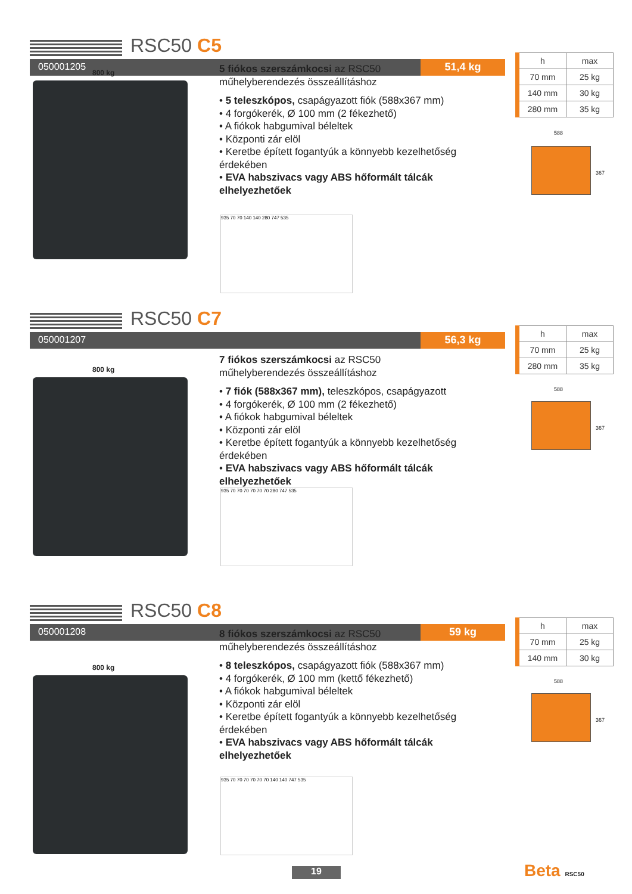RSC50 C5
050001205 51,4 kg
800 kg
5 fiókos szerszámkocsi az RSC50
műhelyberendezés összeállításhoz
• 5 teleszkópos, csapágyazott fiók (588x367 mm)
• 4 forgókerék, Ø 100 mm (2 fékezhető)
• A fiókok habgumival béleltek
• Központi zár elöl
• Keretbe épített fogantyúk a könnyebb kezelhetőség érdekében
• EVA habszivacs vagy ABS hőformált tálcák elhelyezhetőek
935 70 70 140 140 280 747 535
| h | max |
| --- | --- |
| 70 mm | 25 kg |
| 140 mm | 30 kg |
| 280 mm | 35 kg |
588
367
RSC50 C7
050001207 56,3 kg
800 kg
7 fiókos szerszámkocsi az RSC50
műhelyberendezés összeállításhoz
• 7 fiók (588x367 mm), teleszkópos, csapágyazott
• 4 forgókerék, Ø 100 mm (2 fékezhető)
• A fiókok habgumival béleltek
• Központi zár elöl
• Keretbe épített fogantyúk a könnyebb kezelhetőség érdekében
• EVA habszivacs vagy ABS hőformált tálcák elhelyezhetőek
935 70 70 70 70 70 70 280 747 535
| h | max |
| --- | --- |
| 70 mm | 25 kg |
| 280 mm | 35 kg |
588
367
RSC50 C8
050001208 59 kg
800 kg
8 fiókos szerszámkocsi az RSC50
műhelyberendezés összeállításhoz
• 8 teleszkópos, csapágyazott fiók (588x367 mm)
• 4 forgókerék, Ø 100 mm (kettő fékezhető)
• A fiókok habgumival béleltek
• Központi zár elöl
• Keretbe épített fogantyúk a könnyebb kezelhetőség érdekében
• EVA habszivacs vagy ABS hőformált tálcák elhelyezhetőek
935 70 70 70 70 70 70 140 140 747 535
| h | max |
| --- | --- |
| 70 mm | 25 kg |
| 140 mm | 30 kg |
588
367
19 Beta RSC50